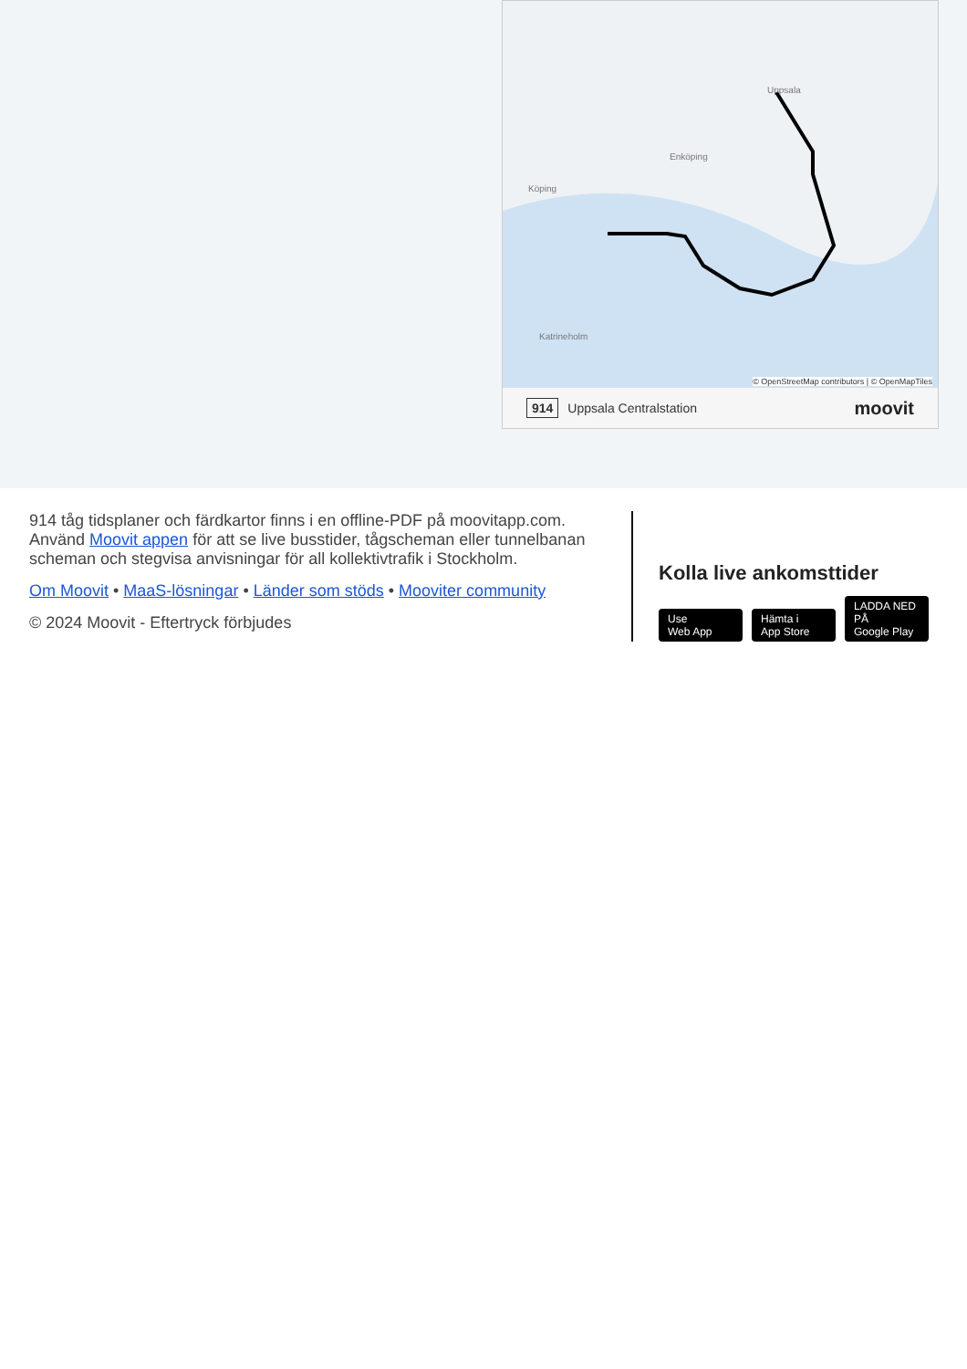Uppsala
Enköping
Köping
Katrineholm
© OpenStreetMap contributors | © OpenMapTiles
914 Uppsala Centralstation moovit
914 tåg tidsplaner och färdkartor finns i en offline-PDF på moovitapp.com. Använd Moovit appen för att se live busstider, tågscheman eller tunnelbanan scheman och stegvisa anvisningar för all kollektivtrafik i Stockholm.
Om Moovit • MaaS-lösningar • Länder som stöds • Mooviter community
© 2024 Moovit - Eftertryck förbjudes
Kolla live ankomsttider
Use
Web App Hämta i
App Store LADDA NED PÅ
Google Play